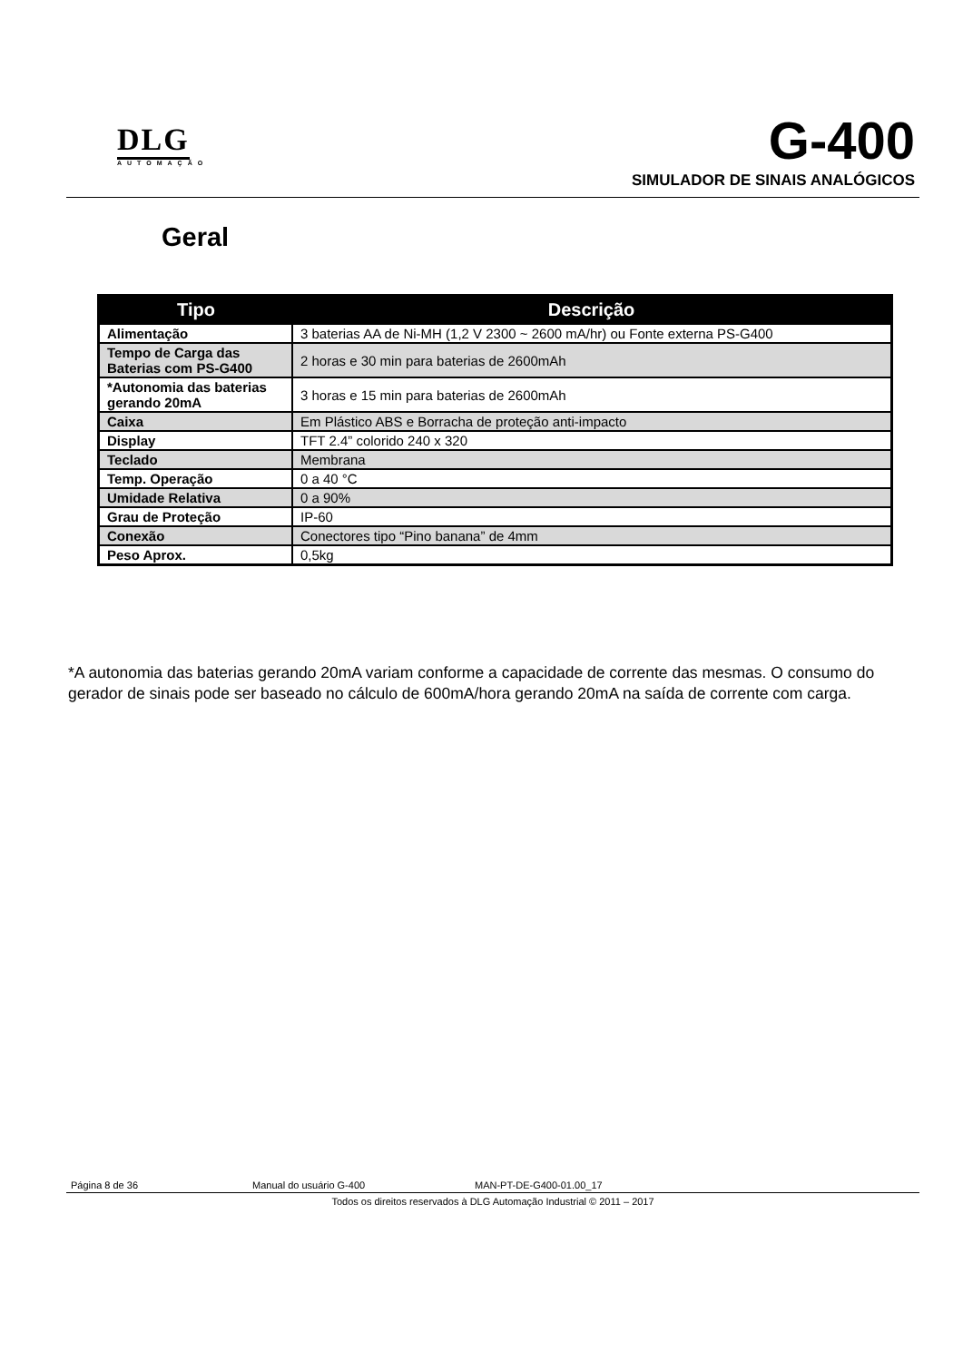DLG
AUTOMAÇÃO
G-400
SIMULADOR DE SINAIS ANALÓGICOS
Geral
| Tipo | Descrição |
| --- | --- |
| Alimentação | 3 baterias AA de Ni-MH (1,2 V 2300 ~ 2600 mA/hr) ou Fonte externa PS-G400 |
| Tempo de Carga das Baterias com PS-G400 | 2 horas e 30 min para baterias de 2600mAh |
| *Autonomia das baterias gerando 20mA | 3 horas e 15 min para baterias de 2600mAh |
| Caixa | Em Plástico ABS e Borracha de proteção anti-impacto |
| Display | TFT 2.4” colorido 240 x 320 |
| Teclado | Membrana |
| Temp. Operação | 0 a 40 °C |
| Umidade Relativa | 0 a 90% |
| Grau de Proteção | IP-60 |
| Conexão | Conectores tipo “Pino banana” de 4mm |
| Peso Aprox. | 0,5kg |
*A autonomia das baterias gerando 20mA variam conforme a capacidade de corrente das mesmas. O consumo do gerador de sinais pode ser baseado no cálculo de 600mA/hora gerando 20mA na saída de corrente com carga.
Página 8 de 36 Manual do usuário G-400 MAN-PT-DE-G400-01.00_17
Todos os direitos reservados à DLG Automação Industrial © 2011 – 2017